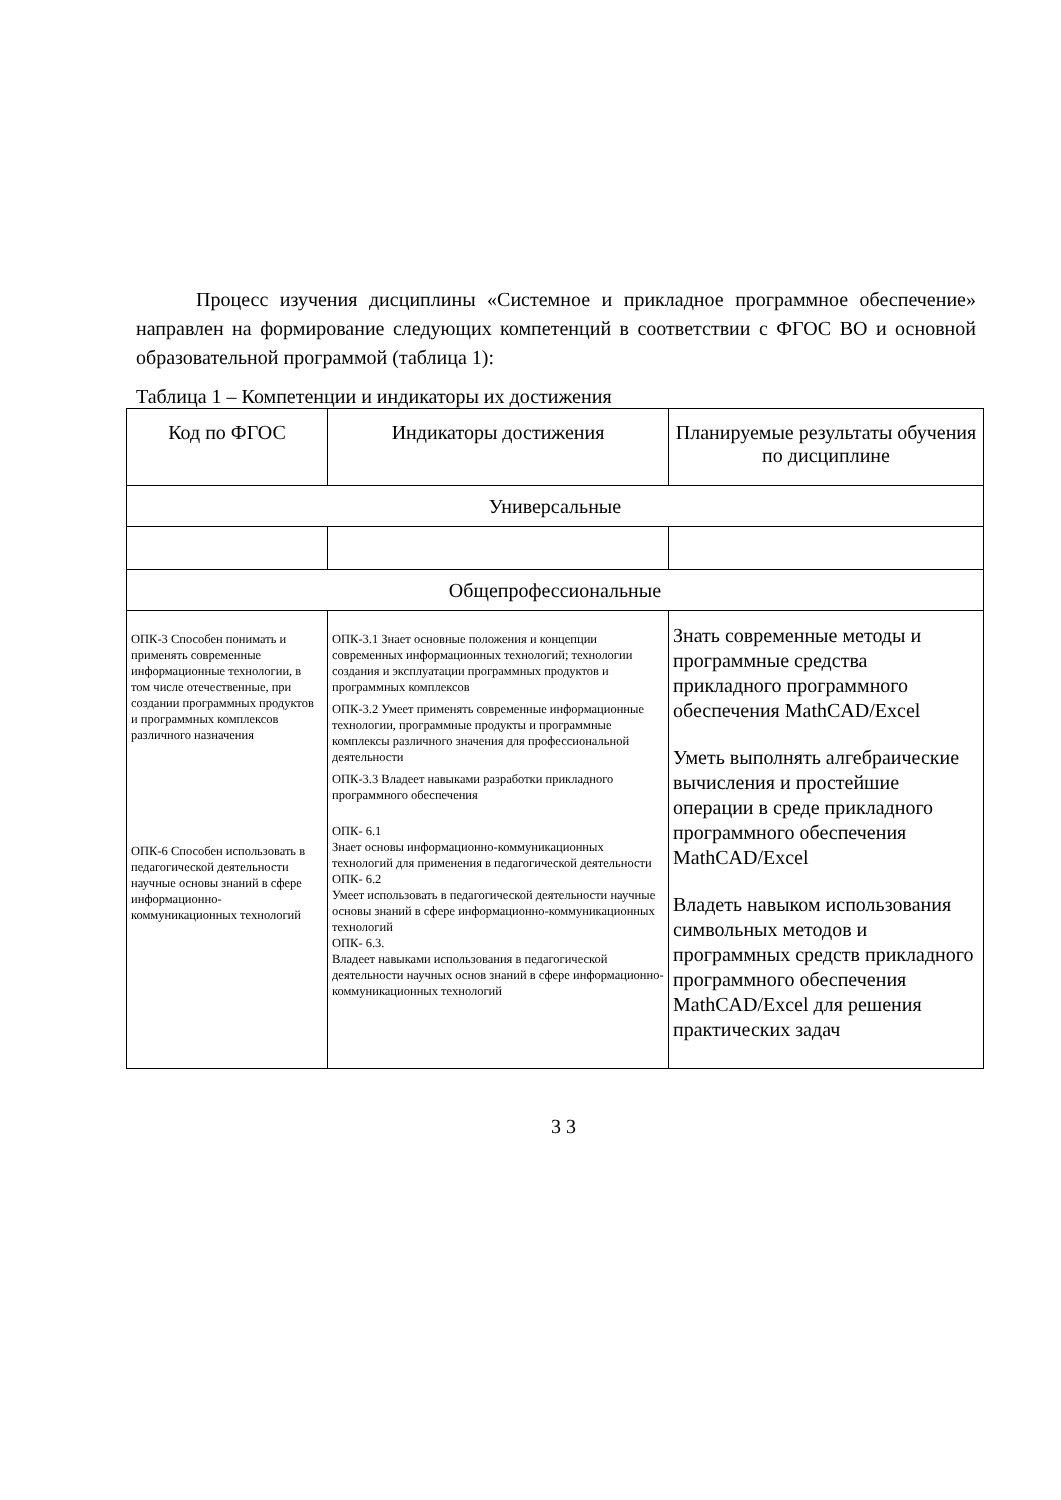Процесс изучения дисциплины «Системное и прикладное программное обеспечение» направлен на формирование следующих компетенций в соответствии с ФГОС ВО и основной образовательной программой (таблица 1):
Таблица 1 – Компетенции и индикаторы их достижения
| Код по ФГОС | Индикаторы достижения | Планируемые результаты обучения по дисциплине |
| --- | --- | --- |
| Универсальные | | |
| Общепрофессиональные | | |
| ОПК-3 Способен понимать и применять современные информационные технологии, в том числе отечественные, при создании программных продуктов и программных комплексов различного назначения ОПК-6 Способен использовать в педагогической деятельности научные основы знаний в сфере информационно-коммуникационных технологий | ОПК-3.1 Знает основные положения и концепции современных информационных технологий; технологии создания и эксплуатации программных продуктов и программных комплексов ОПК-3.2 Умеет применять современные информационные технологии, программные продукты и программные комплексы различного значения для профессиональной деятельности ОПК-3.3 Владеет навыками разработки прикладного программного обеспечения ОПК- 6.1 Знает основы информационно-коммуникационных технологий для применения в педагогической деятельности ОПК- 6.2 Умеет использовать в педагогической деятельности научные основы знаний в сфере информационно-коммуникационных технологий ОПК- 6.3. Владеет навыками использования в педагогической деятельности научных основ знаний в сфере информационно-коммуникационных технологий | Знать современные методы и программные средства прикладного программного обеспечения MathCAD/Excel Уметь выполнять алгебраические вычисления и простейшие операции в среде прикладного программного обеспечения MathCAD/Excel Владеть навыком использования символьных методов и программных средств прикладного программного обеспечения MathCAD/Excel для решения практических задач |
3 3